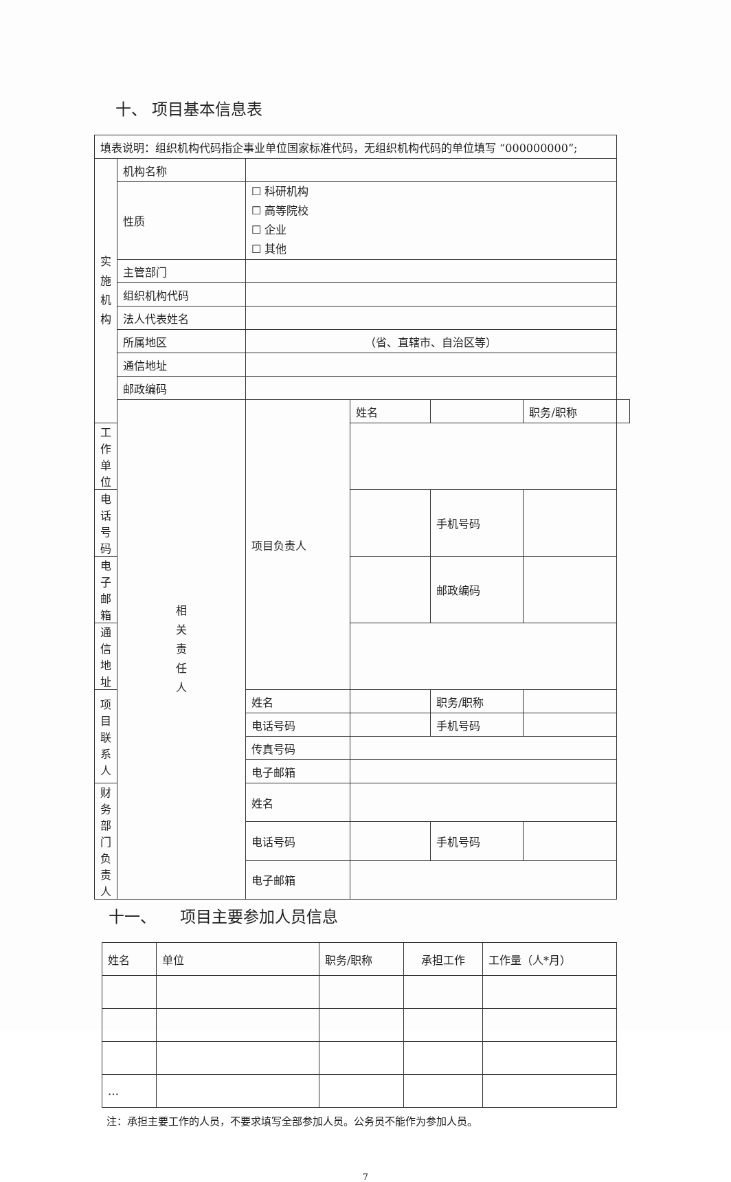十、 项目基本信息表
| 填表说明：组织机构代码指企事业单位国家标准代码，无组织机构代码的单位填写 “000000000”; | | | | | | |
| 实 施 机 构 | 机构名称 | | | | | |
| | 性质 | ☐ 科研机构 ☐ 高等院校 ☐ 企业 ☐ 其他 | | | | |
| | 主管部门 | | | | | |
| | 组织机构代码 | | | | | |
| | 法人代表姓名 | | | | | |
| | 所属地区 | （省、直辖市、自治区等） | | | | |
| | 通信地址 | | | | | |
| | 邮政编码 | | | | | |
| | 相 关 责 任 人 | 项目负责人 | 姓名 | | 职务/职称 | |
| 工作单位 | | | | | | |
| 电话号码 | | | | 手机号码 | | |
| 电子邮箱 | | | | 邮政编码 | | |
| 通信地址 | | | | | | |
| 项目联系人 | | 姓名 | | 职务/职称 | | |
| | | 电话号码 | | 手机号码 | | |
| | | 传真号码 | | | | |
| | | 电子邮箱 | | | | |
| 财务部门负责人 | | 姓名 | | | | |
| | | 电话号码 | | 手机号码 | | |
| | | 电子邮箱 | | | | |
十一、　　项目主要参加人员信息
| 姓名 | 单位 | 职务/职称 | 承担工作 | 工作量（人*月） |
| … | | | | |
注：承担主要工作的人员，不要求填写全部参加人员。公务员不能作为参加人员。
7